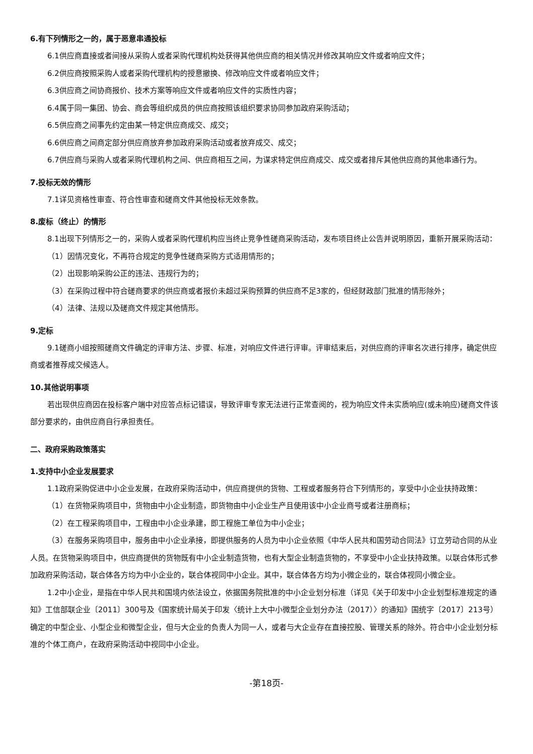6.有下列情形之一的，属于恶意串通投标
6.1供应商直接或者间接从采购人或者采购代理机构处获得其他供应商的相关情况并修改其响应文件或者响应文件；
6.2供应商按照采购人或者采购代理机构的授意撤换、修改响应文件或者响应文件；
6.3供应商之间协商报价、技术方案等响应文件或者响应文件的实质性内容；
6.4属于同一集团、协会、商会等组织成员的供应商按照该组织要求协同参加政府采购活动；
6.5供应商之间事先约定由某一特定供应商成交、成交；
6.6供应商之间商定部分供应商放弃参加政府采购活动或者放弃成交、成交；
6.7供应商与采购人或者采购代理机构之间、供应商相互之间，为谋求特定供应商成交、成交或者排斥其他供应商的其他串通行为。
7.投标无效的情形
7.1详见资格性审查、符合性审查和磋商文件其他投标无效条款。
8.废标（终止）的情形
8.1出现下列情形之一的，采购人或者采购代理机构应当终止竞争性磋商采购活动，发布项目终止公告并说明原因，重新开展采购活动：
（1）因情况变化，不再符合规定的竞争性磋商采购方式适用情形的；
（2）出现影响采购公正的违法、违规行为的；
（3）在采购过程中符合磋商要求的供应商或者报价未超过采购预算的供应商不足3家的，但经财政部门批准的情形除外；
（4）法律、法规以及磋商文件规定其他情形。
9.定标
9.1磋商小组按照磋商文件确定的评审方法、步骤、标准，对响应文件进行评审。评审结束后，对供应商的评审名次进行排序，确定供应商或者推荐成交候选人。
10.其他说明事项
若出现供应商因在投标客户端中对应答点标记错误，导致评审专家无法进行正常查阅的，视为响应文件未实质响应(或未响应)磋商文件该部分要求的，由供应商自行承担责任。
二、政府采购政策落实
1.支持中小企业发展要求
1.1政府采购促进中小企业发展，在政府采购活动中，供应商提供的货物、工程或者服务符合下列情形的，享受中小企业扶持政策：
（1）在货物采购项目中，货物由中小企业制造，即货物由中小企业生产且使用该中小企业商号或者注册商标；
（2）在工程采购项目中，工程由中小企业承建，即工程施工单位为中小企业；
（3）在服务采购项目中，服务由中小企业承接，即提供服务的人员为中小企业依照《中华人民共和国劳动合同法》订立劳动合同的从业人员。在货物采购项目中，供应商提供的货物既有中小企业制造货物，也有大型企业制造货物的，不享受中小企业扶持政策。以联合体形式参加政府采购活动，联合体各方均为中小企业的，联合体视同中小企业。其中，联合体各方均为小微企业的，联合体视同小微企业。
1.2中小企业，是指在中华人民共和国境内依法设立，依据国务院批准的中小企业划分标准（详见《关于印发中小企业划型标准规定的通知》工信部联企业〔2011〕300号及《国家统计局关于印发〈统计上大中小微型企业划分办法（2017）〉的通知》国统字〔2017〕213号）确定的中型企业、小型企业和微型企业，但与大企业的负责人为同一人，或者与大企业存在直接控股、管理关系的除外。符合中小企业划分标准的个体工商户，在政府采购活动中视同中小企业。
-第18页-